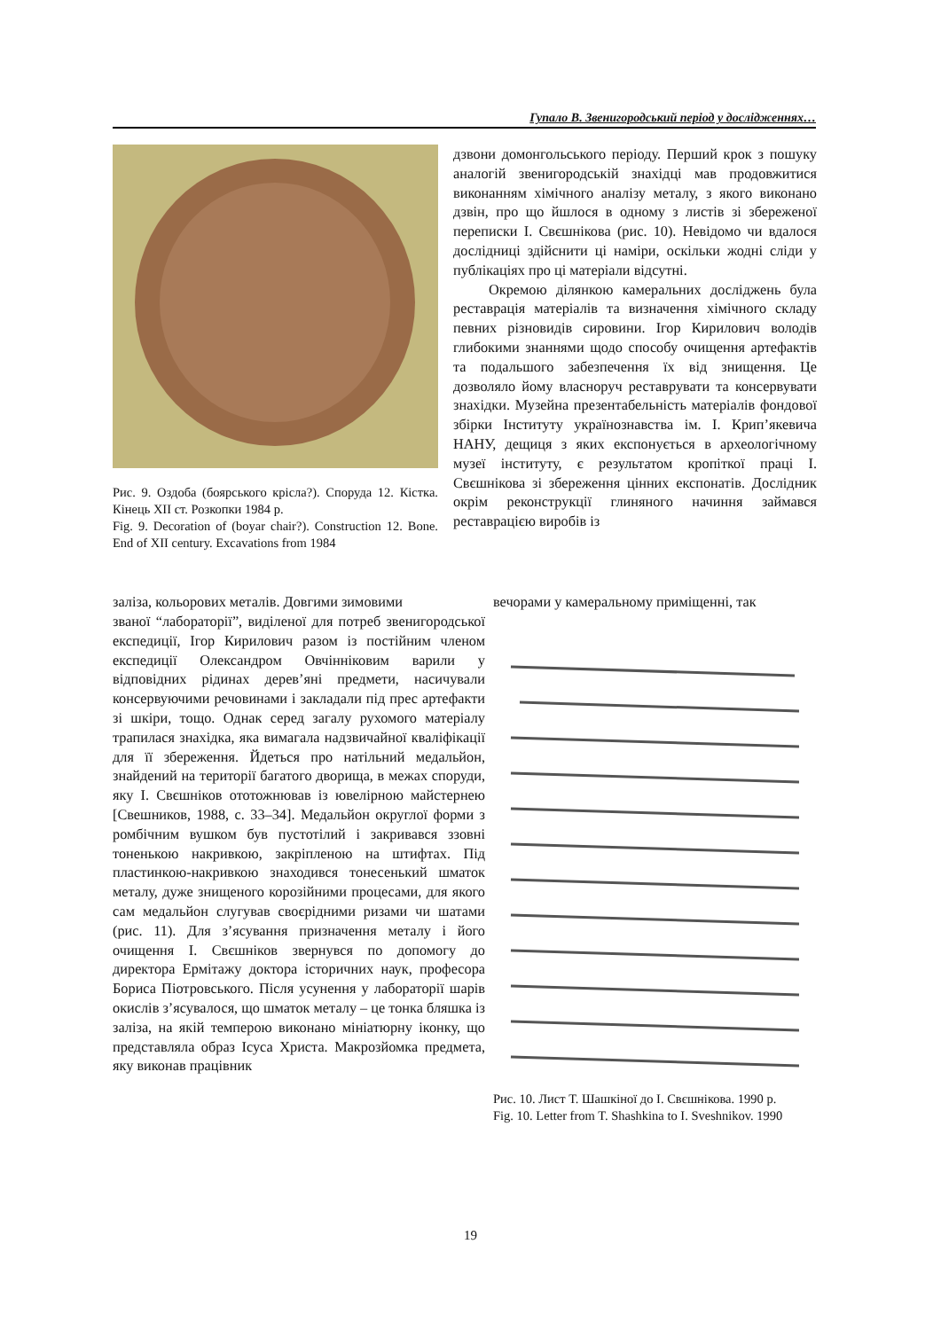Гупало В. Звенигородський період у дослідженнях…
Рис. 9. Оздоба (боярського крісла?). Споруда 12. Кістка. Кінець XII ст. Розкопки 1984 р.
Fig. 9. Decoration of (boyar chair?). Construction 12. Bone. End of XII century. Excavations from 1984
дзвони домонгольського періоду. Перший крок з пошуку аналогій звенигородській знахідці мав продовжитися виконанням хімічного аналізу металу, з якого виконано дзвін, про що йшлося в одному з листів зі збереженої переписки І. Свєшнікова (рис. 10). Невідомо чи вдалося дослідниці здійснити ці наміри, оскільки жодні сліди у публікаціях про ці матеріали відсутні.
Окремою ділянкою камеральних досліджень була реставрація матеріалів та визначення хімічного складу певних різновидів сировини. Ігор Кирилович володів глибокими знаннями щодо способу очищення артефактів та подальшого забезпечення їх від знищення. Це дозволяло йому власноруч реставрувати та консервувати знахідки. Музейна презентабельність матеріалів фондової збірки Інституту українознавства ім. І. Крип’якевича НАНУ, дещиця з яких експонується в археологічному музеї інституту, є результатом кропіткої праці І. Свєшнікова зі збереження цінних експонатів. Дослідник окрім реконструкції глиняного начиння займався реставрацією виробів із
заліза, кольорових металів. Довгими зимовими
вечорами у камеральному приміщенні, так
званої “лабораторії”, виділеної для потреб звенигородської експедиції, Ігор Кирилович разом із постійним членом експедиції Олександром Овчінніковим варили у відповідних рідинах дерев’яні предмети, насичували консервуючими речовинами і закладали під прес артефакти зі шкіри, тощо. Однак серед загалу рухомого матеріалу трапилася знахідка, яка вимагала надзвичайної кваліфікації для її збереження. Йдеться про натільний медальйон, знайдений на території багатого дворища, в межах споруди, яку І. Свєшніков ототожнював із ювелірною майстернею [Свешников, 1988, с. 33–34]. Медальйон округлої форми з ромбічним вушком був пустотілий і закривався ззовні тоненькою накривкою, закріпленою на штифтах. Під пластинкою-накривкою знаходився тонесенький шматок металу, дуже знищеного корозійними процесами, для якого сам медальйон слугував своєрідними ризами чи шатами (рис. 11). Для з’ясування призначення металу і його очищення І. Свєшніков звернувся по допомогу до директора Ермітажу доктора історичних наук, професора Бориса Піотровського. Після усунення у лабораторії шарів окислів з’ясувалося, що шматок металу – це тонка бляшка із заліза, на якій темперою виконано мініатюрну іконку, що представляла образ Ісуса Христа. Макрозйомка предмета, яку виконав працівник
Рис. 10. Лист Т. Шашкіної до І. Свєшнікова. 1990 р.
Fig. 10. Letter from T. Shashkina to I. Sveshnikov. 1990
19